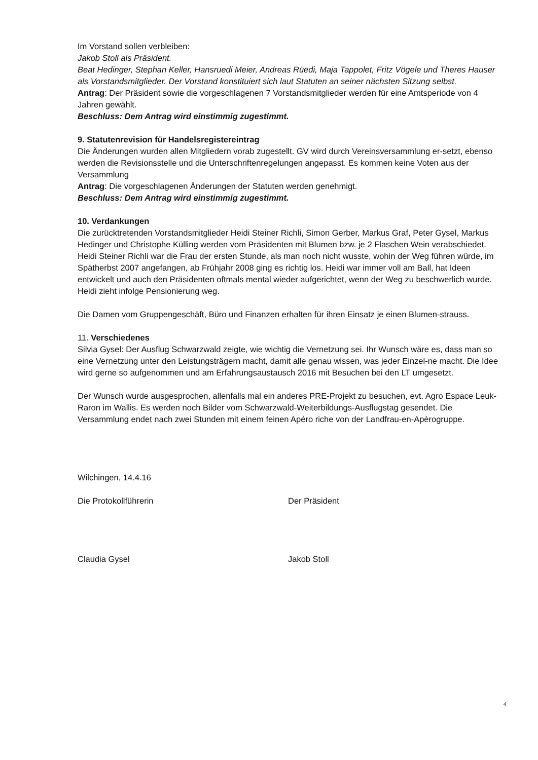Im Vorstand sollen verbleiben:
Jakob Stoll als Präsident.
Beat Hedinger, Stephan Keller, Hansruedi Meier, Andreas Rüedi, Maja Tappolet, Fritz Vögele und Theres Hauser als Vorstandsmitglieder. Der Vorstand konstituiert sich laut Statuten an seiner nächsten Sitzung selbst.
Antrag: Der Präsident sowie die vorgeschlagenen 7 Vorstandsmitglieder werden für eine Amtsperiode von 4 Jahren gewählt.
Beschluss: Dem Antrag wird einstimmig zugestimmt.
9. Statutenrevision für Handelsregistereintrag
Die Änderungen wurden allen Mitgliedern vorab zugestellt. GV wird durch Vereinsversammlung er-setzt, ebenso werden die Revisionsstelle und die Unterschriftenregelungen angepasst. Es kommen keine Voten aus der Versammlung
Antrag: Die vorgeschlagenen Änderungen der Statuten werden genehmigt.
Beschluss: Dem Antrag wird einstimmig zugestimmt.
10. Verdankungen
Die zurücktretenden Vorstandsmitglieder Heidi Steiner Richli, Simon Gerber, Markus Graf, Peter Gysel, Markus Hedinger und Christophe Külling werden vom Präsidenten mit Blumen bzw. je 2 Flaschen Wein verabschiedet.
Heidi Steiner Richli war die Frau der ersten Stunde, als man noch nicht wusste, wohin der Weg führen würde, im Spätherbst 2007 angefangen, ab Frühjahr 2008 ging es richtig los. Heidi war immer voll am Ball, hat Ideen entwickelt und auch den Präsidenten oftmals mental wieder aufgerichtet, wenn der Weg zu beschwerlich wurde. Heidi zieht infolge Pensionierung weg.
Die Damen vom Gruppengeschäft, Büro und Finanzen erhalten für ihren Einsatz je einen Blumen-strauss.
11. Verschiedenes
Silvia Gysel: Der Ausflug Schwarzwald zeigte, wie wichtig die Vernetzung sei. Ihr Wunsch wäre es, dass man so eine Vernetzung unter den Leistungsträgern macht, damit alle genau wissen, was jeder Einzel-ne macht. Die Idee wird gerne so aufgenommen und am Erfahrungsaustausch 2016 mit Besuchen bei den LT umgesetzt.
Der Wunsch wurde ausgesprochen, allenfalls mal ein anderes PRE-Projekt zu besuchen, evt. Agro Espace Leuk-Raron im Wallis. Es werden noch Bilder vom Schwarzwald-Weiterbildungs-Ausflugstag gesendet. Die Versammlung endet nach zwei Stunden mit einem feinen Apéro riche von der Landfrau-en-Apèrogruppe.
Wilchingen, 14.4.16
Die Protokollführerin Der Präsident
Claudia Gysel Jakob Stoll
4